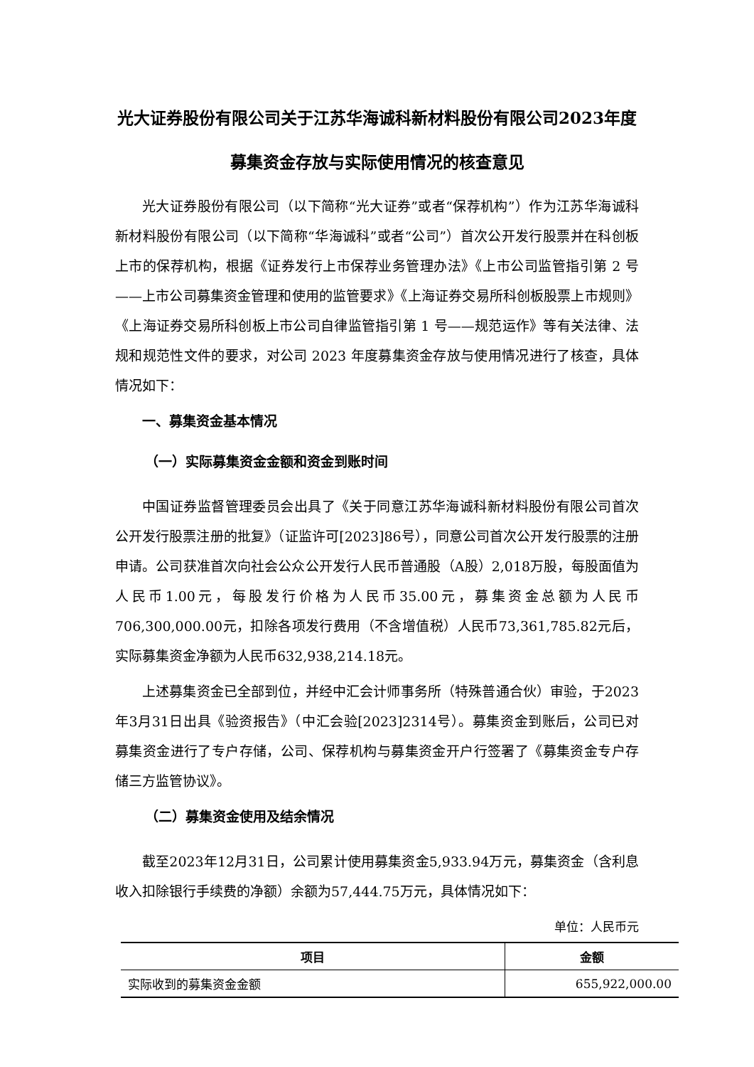光大证券股份有限公司关于江苏华海诚科新材料股份有限公司2023年度募集资金存放与实际使用情况的核查意见
光大证券股份有限公司（以下简称“光大证券”或者“保荐机构”）作为江苏华海诚科新材料股份有限公司（以下简称“华海诚科”或者“公司”）首次公开发行股票并在科创板上市的保荐机构，根据《证券发行上市保荐业务管理办法》《上市公司监管指引第 2 号——上市公司募集资金管理和使用的监管要求》《上海证券交易所科创板股票上市规则》《上海证券交易所科创板上市公司自律监管指引第 1 号——规范运作》等有关法律、法规和规范性文件的要求，对公司 2023 年度募集资金存放与使用情况进行了核查，具体情况如下：
一、募集资金基本情况
（一）实际募集资金金额和资金到账时间
中国证券监督管理委员会出具了《关于同意江苏华海诚科新材料股份有限公司首次公开发行股票注册的批复》（证监许可[2023]86号），同意公司首次公开发行股票的注册申请。公司获准首次向社会公众公开发行人民币普通股（A股）2,018万股，每股面值为人民币1.00元，每股发行价格为人民币35.00元，募集资金总额为人民币706,300,000.00元，扣除各项发行费用（不含增值税）人民币73,361,785.82元后，实际募集资金净额为人民币632,938,214.18元。
上述募集资金已全部到位，并经中汇会计师事务所（特殊普通合伙）审验，于2023年3月31日出具《验资报告》（中汇会验[2023]2314号）。募集资金到账后，公司已对募集资金进行了专户存储，公司、保荐机构与募集资金开户行签署了《募集资金专户存储三方监管协议》。
（二）募集资金使用及结余情况
截至2023年12月31日，公司累计使用募集资金5,933.94万元，募集资金（含利息收入扣除银行手续费的净额）余额为57,444.75万元，具体情况如下：
单位：人民币元
| 项目 | 金额 |
| --- | --- |
| 实际收到的募集资金金额 | 655,922,000.00 |